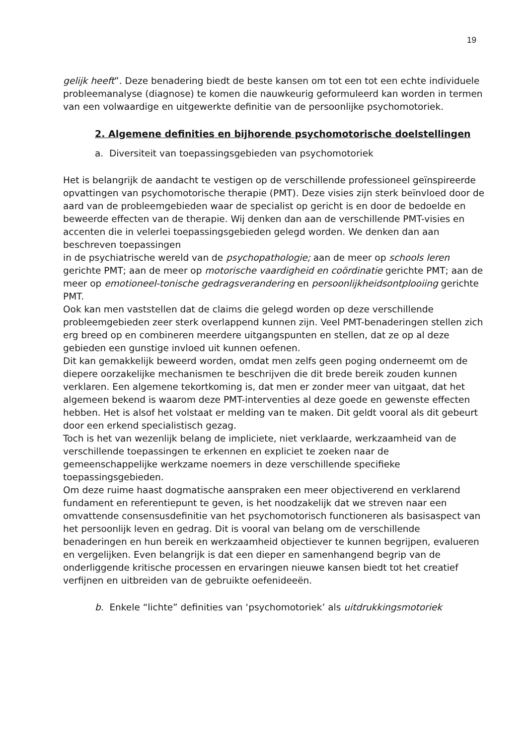19
gelijk heeft”. Deze benadering biedt de beste kansen om tot een tot een echte individuele probleemanalyse (diagnose) te komen die nauwkeurig geformuleerd kan worden in termen van een volwaardige en uitgewerkte definitie van de persoonlijke psychomotoriek.
2. Algemene definities en bijhorende psychomotorische doelstellingen
a. Diversiteit van toepassingsgebieden van psychomotoriek
Het is belangrijk de aandacht te vestigen op de verschillende professioneel geïnspireerde opvattingen van psychomotorische therapie (PMT). Deze visies zijn sterk beïnvloed door de aard van de probleemgebieden waar de specialist op gericht is en door de bedoelde en beweerde effecten van de therapie. Wij denken dan aan de verschillende PMT-visies en accenten die in velerlei toepassingsgebieden gelegd worden. We denken dan aan beschreven toepassingen
in de psychiatrische wereld van de psychopathologie; aan de meer op schools leren gerichte PMT; aan de meer op motorische vaardigheid en coördinatie gerichte PMT; aan de meer op emotioneel-tonische gedragsverandering en persoonlijkheidsontplooiing gerichte PMT.
Ook kan men vaststellen dat de claims die gelegd worden op deze verschillende probleemgebieden zeer sterk overlappend kunnen zijn. Veel PMT-benaderingen stellen zich erg breed op en combineren meerdere uitgangspunten en stellen, dat ze op al deze gebieden een gunstige invloed uit kunnen oefenen.
Dit kan gemakkelijk beweerd worden, omdat men zelfs geen poging onderneemt om de diepere oorzakelijke mechanismen te beschrijven die dit brede bereik zouden kunnen verklaren. Een algemene tekortkoming is, dat men er zonder meer van uitgaat, dat het algemeen bekend is waarom deze PMT-interventies al deze goede en gewenste effecten hebben. Het is alsof het volstaat er melding van te maken. Dit geldt vooral als dit gebeurt door een erkend specialistisch gezag.
Toch is het van wezenlijk belang de impliciete, niet verklaarde, werkzaamheid van de verschillende toepassingen te erkennen en expliciet te zoeken naar de gemeenschappelijke werkzame noemers in deze verschillende specifieke toepassingsgebieden.
Om deze ruime haast dogmatische aanspraken een meer objectiverend en verklarend fundament en referentiepunt te geven, is het noodzakelijk dat we streven naar een omvattende consensusdefinitie van het psychomotorisch functioneren als basisaspect van het persoonlijk leven en gedrag. Dit is vooral van belang om de verschillende benaderingen en hun bereik en werkzaamheid objectiever te kunnen begrijpen, evalueren en vergelijken. Even belangrijk is dat een dieper en samenhangend begrip van de onderliggende kritische processen en ervaringen nieuwe kansen biedt tot het creatief verfijnen en uitbreiden van de gebruikte oefenideeën.
b. Enkele “lichte” definities van ‘psychomotoriek’ als uitdrukkingsmotoriek